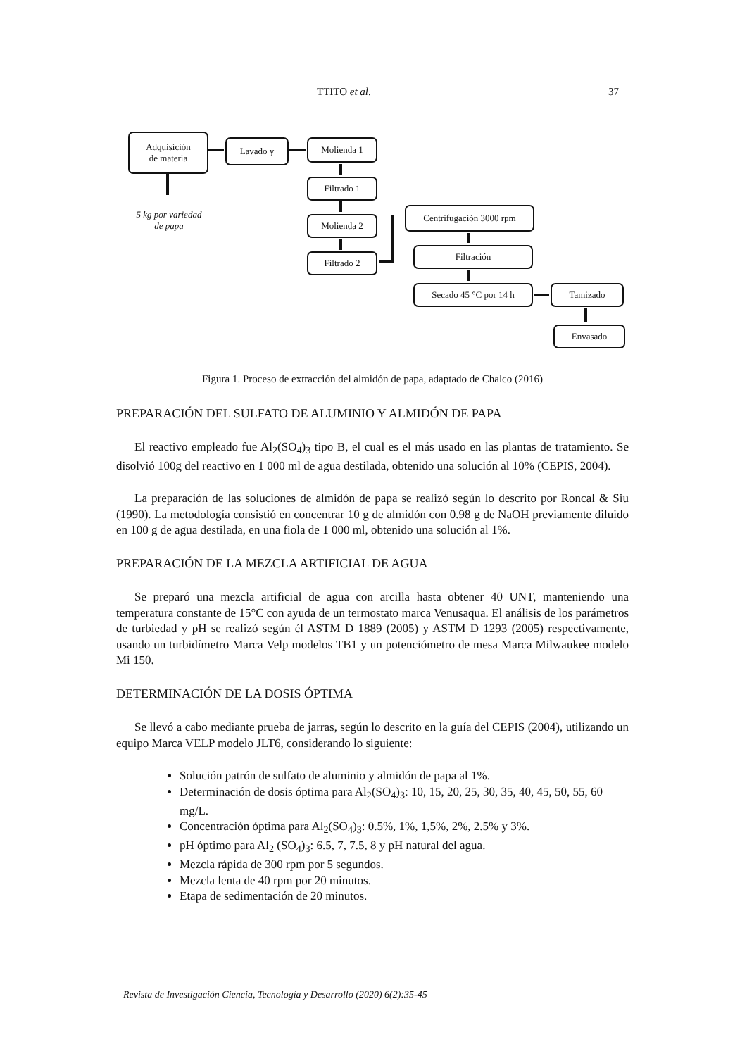TTITO et al. 37
Adquisición
de materia
Lavado y Molienda 1
Filtrado 1
Molienda 2
Filtrado 2
Centrifugación 3000 rpm
Filtración
Secado 45 °C por 14 h Tamizado
Envasado
5 kg por variedad
de papa
Figura 1. Proceso de extracción del almidón de papa, adaptado de Chalco (2016)
PREPARACIÓN DEL SULFATO DE ALUMINIO Y ALMIDÓN DE PAPA
El reactivo empleado fue Al<sub>2</sub>(SO<sub>4</sub>)<sub>3</sub> tipo B, el cual es el más usado en las plantas de tratamiento. Se disolvió 100g del reactivo en 1 000 ml de agua destilada, obtenido una solución al 10% (CEPIS, 2004).
La preparación de las soluciones de almidón de papa se realizó según lo descrito por Roncal & Siu (1990). La metodología consistió en concentrar 10 g de almidón con 0.98 g de NaOH previamente diluido en 100 g de agua destilada, en una fiola de 1 000 ml, obtenido una solución al 1%.
PREPARACIÓN DE LA MEZCLA ARTIFICIAL DE AGUA
Se preparó una mezcla artificial de agua con arcilla hasta obtener 40 UNT, manteniendo una temperatura constante de 15°C con ayuda de un termostato marca Venusaqua. El análisis de los parámetros de turbiedad y pH se realizó según él ASTM D 1889 (2005) y ASTM D 1293 (2005) respectivamente, usando un turbidímetro Marca Velp modelos TB1 y un potenciómetro de mesa Marca Milwaukee modelo Mi 150.
DETERMINACIÓN DE LA DOSIS ÓPTIMA
Se llevó a cabo mediante prueba de jarras, según lo descrito en la guía del CEPIS (2004), utilizando un equipo Marca VELP modelo JLT6, considerando lo siguiente:
Solución patrón de sulfato de aluminio y almidón de papa al 1%.
Determinación de dosis óptima para Al<sub>2</sub>(SO<sub>4</sub>)<sub>3</sub>: 10, 15, 20, 25, 30, 35, 40, 45, 50, 55, 60 mg/L.
Concentración óptima para Al<sub>2</sub>(SO<sub>4</sub>)<sub>3</sub>: 0.5%, 1%, 1,5%, 2%, 2.5% y 3%.
pH óptimo para Al<sub>2</sub> (SO<sub>4</sub>)<sub>3</sub>: 6.5, 7, 7.5, 8 y pH natural del agua.
Mezcla rápida de 300 rpm por 5 segundos.
Mezcla lenta de 40 rpm por 20 minutos.
Etapa de sedimentación de 20 minutos.
Revista de Investigación Ciencia, Tecnología y Desarrollo (2020) 6(2):35-45